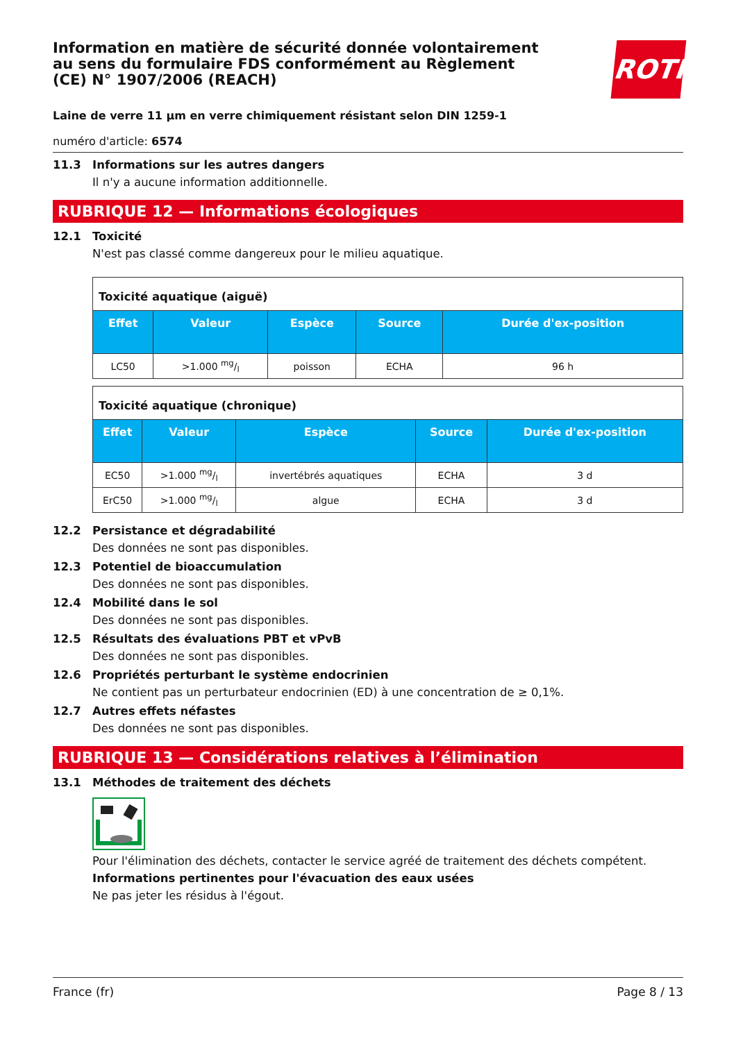Information en matière de sécurité donnée volontairement au sens du formulaire FDS conformément au Règlement (CE) N° 1907/2006 (REACH)
ROTH
Laine de verre 11 µm en verre chimiquement résistant selon DIN 1259-1
numéro d'article: 6574
11.3 Informations sur les autres dangers
Il n'y a aucune information additionnelle.
RUBRIQUE 12 — Informations écologiques
12.1 Toxicité
N'est pas classé comme dangereux pour le milieu aquatique.
| Toxicité aquatique (aiguë) | | | | |
| --- | --- | --- | --- | --- |
| Effet | Valeur | Espèce | Source | Durée d'ex-position |
| LC50 | >1.000 mg/l | poisson | ECHA | 96 h |
| Toxicité aquatique (chronique) | | | | |
| --- | --- | --- | --- | --- |
| Effet | Valeur | Espèce | Source | Durée d'ex-position |
| EC50 | >1.000 mg/l | invertébrés aquatiques | ECHA | 3 d |
| ErC50 | >1.000 mg/l | algue | ECHA | 3 d |
12.2 Persistance et dégradabilité
Des données ne sont pas disponibles.
12.3 Potentiel de bioaccumulation
Des données ne sont pas disponibles.
12.4 Mobilité dans le sol
Des données ne sont pas disponibles.
12.5 Résultats des évaluations PBT et vPvB
Des données ne sont pas disponibles.
12.6 Propriétés perturbant le système endocrinien
Ne contient pas un perturbateur endocrinien (ED) à une concentration de ≥ 0,1%.
12.7 Autres effets néfastes
Des données ne sont pas disponibles.
RUBRIQUE 13 — Considérations relatives à l’élimination
13.1 Méthodes de traitement des déchets
Pour l'élimination des déchets, contacter le service agréé de traitement des déchets compétent.
Informations pertinentes pour l'évacuation des eaux usées
Ne pas jeter les résidus à l'égout.
France (fr) Page 8 / 13